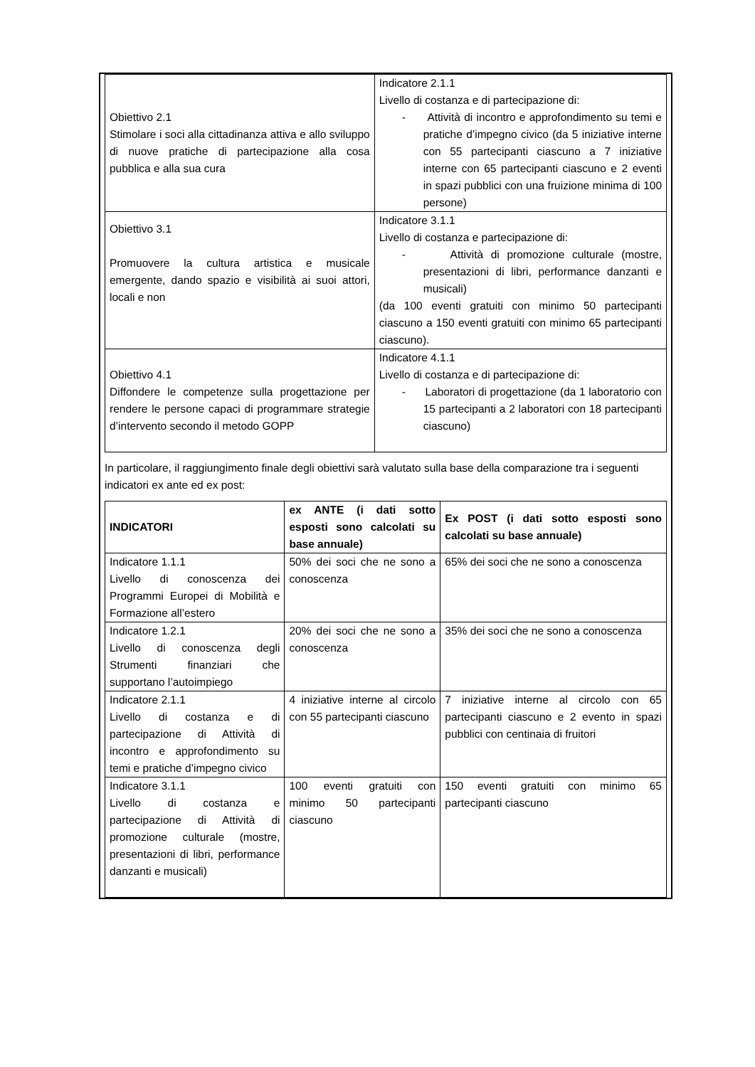| Obiettivo 2.1 Stimolare i soci alla cittadinanza attiva e allo sviluppo di nuove pratiche di partecipazione alla cosa pubblica e alla sua cura | Indicatore 2.1.1 Livello di costanza e di partecipazione di: - Attività di incontro e approfondimento su temi e pratiche d’impegno civico (da 5 iniziative interne con 55 partecipanti ciascuno a 7 iniziative interne con 65 partecipanti ciascuno e 2 eventi in spazi pubblici con una fruizione minima di 100 persone) |
| Obiettivo 3.1 Promuovere la cultura artistica e musicale emergente, dando spazio e visibilità ai suoi attori, locali e non | Indicatore 3.1.1 Livello di costanza e partecipazione di: - Attività di promozione culturale (mostre, presentazioni di libri, performance danzanti e musicali) (da 100 eventi gratuiti con minimo 50 partecipanti ciascuno a 150 eventi gratuiti con minimo 65 partecipanti ciascuno). |
| Obiettivo 4.1 Diffondere le competenze sulla progettazione per rendere le persone capaci di programmare strategie d’intervento secondo il metodo GOPP | Indicatore 4.1.1 Livello di costanza e di partecipazione di: - Laboratori di progettazione (da 1 laboratorio con 15 partecipanti a 2 laboratori con 18 partecipanti ciascuno) |
In particolare, il raggiungimento finale degli obiettivi sarà valutato sulla base della comparazione tra i seguenti indicatori ex ante ed ex post:
| INDICATORI | ex ANTE (i dati sotto esposti sono calcolati su base annuale) | Ex POST (i dati sotto esposti sono calcolati su base annuale) |
| --- | --- | --- |
| Indicatore 1.1.1 Livello di conoscenza dei Programmi Europei di Mobilità e Formazione all’estero | 50% dei soci che ne sono a conoscenza | 65% dei soci che ne sono a conoscenza |
| Indicatore 1.2.1 Livello di conoscenza degli Strumenti finanziari che supportano l’autoimpiego | 20% dei soci che ne sono a conoscenza | 35% dei soci che ne sono a conoscenza |
| Indicatore 2.1.1 Livello di costanza e di partecipazione di Attività di incontro e approfondimento su temi e pratiche d’impegno civico | 4 iniziative interne al circolo con 55 partecipanti ciascuno | 7 iniziative interne al circolo con 65 partecipanti ciascuno e 2 evento in spazi pubblici con centinaia di fruitori |
| Indicatore 3.1.1 Livello di costanza e partecipazione di Attività di promozione culturale (mostre, presentazioni di libri, performance danzanti e musicali) | 100 eventi gratuiti con minimo 50 partecipanti ciascuno | 150 eventi gratuiti con minimo 65 partecipanti ciascuno |